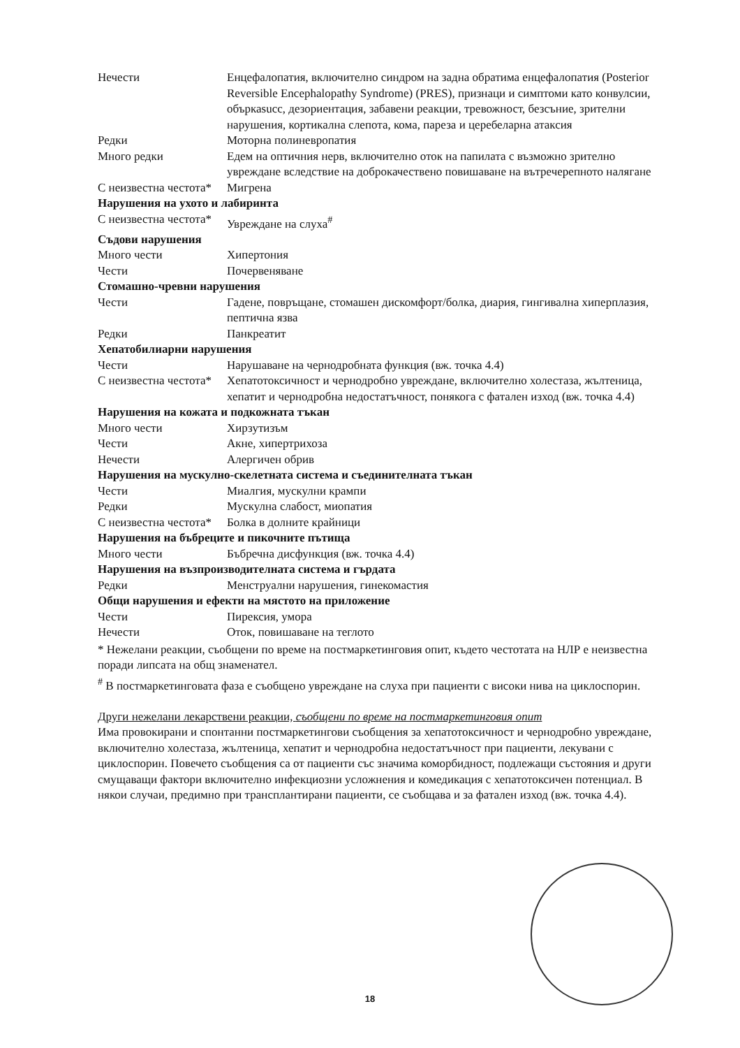| Нечести | Енцефалопатия, включително синдром на задна обратима енцефалопатия (Posterior Reversible Encephalopathy Syndrome) (PRES), признаци и симптоми като конвулсии, объркаsucc, дезориентация, забавени реакции, тревожност, безсъние, зрителни нарушения, кортикална слепота, кома, пареза и церебеларна атаксия |
| Редки | Моторна полиневропатия |
| Много редки | Едем на оптичния нерв, включително оток на папилата с възможно зрително увреждане вследствие на доброкачествено повишаване на вътречерепното налягане |
| С неизвестна честота* | Мигрена |
| Нарушения на ухото и лабиринта | |
| С неизвестна честота* | Увреждане на слуха<sup>#</sup> |
| Съдови нарушения | |
| Много чести | Хипертония |
| Чести | Почервеняване |
| Стомашно-чревни нарушения | |
| Чести | Гадене, повръщане, стомашен дискомфорт/болка, диария, гингивална хиперплазия, пептична язва |
| Редки | Панкреатит |
| Хепатобилиарни нарушения | |
| Чести | Нарушаване на чернодробната функция (вж. точка 4.4) |
| С неизвестна честота* | Хепатотоксичност и чернодробно увреждане, включително холестаза, жълтеница, хепатит и чернодробна недостатъчност, понякога с фатален изход (вж. точка 4.4) |
| Нарушения на кожата и подкожната тъкан | |
| Много чести | Хирзутизъм |
| Чести | Акне, хипертрихоза |
| Нечести | Алергичен обрив |
| Нарушения на мускулно-скелетната система и съединителната тъкан | |
| Чести | Миалгия, мускулни крампи |
| Редки | Мускулна слабост, миопатия |
| С неизвестна честота* | Болка в долните крайници |
| Нарушения на бъбреците и пикочните пътища | |
| Много чести | Бъбречна дисфункция (вж. точка 4.4) |
| Нарушения на възпроизводителната система и гърдата | |
| Редки | Менструални нарушения, гинекомастия |
| Общи нарушения и ефекти на мястото на приложение | |
| Чести | Пирексия, умора |
| Нечести | Оток, повишаване на теглото |
* Нежелани реакции, съобщени по време на постмаркетинговия опит, където честотата на НЛР е неизвестна поради липсата на общ знаменател.
<sup>#</sup> В постмаркетинговата фаза е съобщено увреждане на слуха при пациенти с високи нива на циклоспорин.
Други нежелани лекарствени реакции, съобщени по време на постмаркетинговия опит
Има провокирани и спонтанни постмаркетингови съобщения за хепатотоксичност и чернодробно увреждане, включително холестаза, жълтеница, хепатит и чернодробна недостатъчност при пациенти, лекувани с циклоспорин. Повечето съобщения са от пациенти със значима коморбидност, подлежащи състояния и други смущаващи фактори включително инфекциозни усложнения и комедикация с хепатотоксичен потенциал. В някои случаи, предимно при трансплантирани пациенти, се съобщава и за фатален изход (вж. точка 4.4).
18